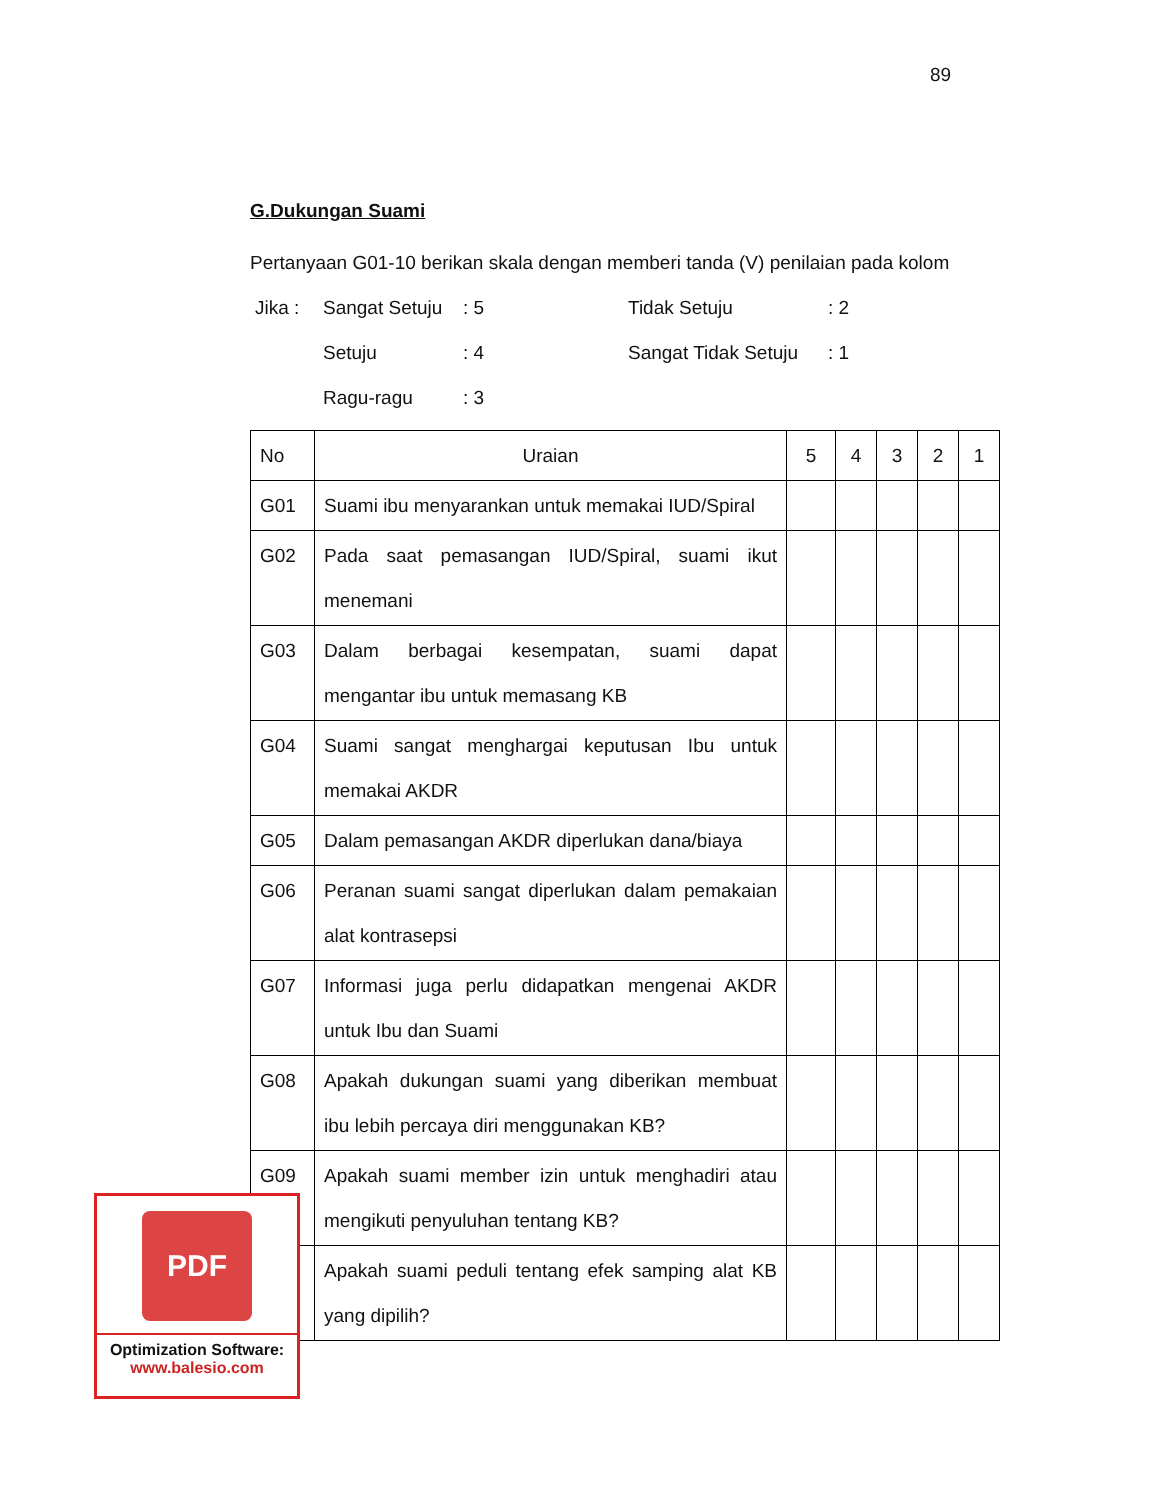89
G.Dukungan Suami
Pertanyaan G01-10 berikan skala dengan memberi tanda (V) penilaian pada kolom
Jika : Sangat Setuju: 5 Tidak Setuju: 2 Setuju: 4 Sangat Tidak Setuju: 1 Ragu-ragu: 3
| No | Uraian | 5 | 4 | 3 | 2 | 1 |
| --- | --- | --- | --- | --- | --- | --- |
| G01 | Suami ibu menyarankan untuk memakai IUD/Spiral | | | | | |
| G02 | Pada saat pemasangan IUD/Spiral, suami ikut menemani | | | | | |
| G03 | Dalam berbagai kesempatan, suami dapat mengantar ibu untuk memasang KB | | | | | |
| G04 | Suami sangat menghargai keputusan Ibu untuk memakai AKDR | | | | | |
| G05 | Dalam pemasangan AKDR diperlukan dana/biaya | | | | | |
| G06 | Peranan suami sangat diperlukan dalam pemakaian alat kontrasepsi | | | | | |
| G07 | Informasi juga perlu didapatkan mengenai AKDR untuk Ibu dan Suami | | | | | |
| G08 | Apakah dukungan suami yang diberikan membuat ibu lebih percaya diri menggunakan KB? | | | | | |
| G09 | Apakah suami member izin untuk menghadiri atau mengikuti penyuluhan tentang KB? | | | | | |
| | Apakah suami peduli tentang efek samping alat KB yang dipilih? | | | | | |
PDF
Optimization Software:
www.balesio.com